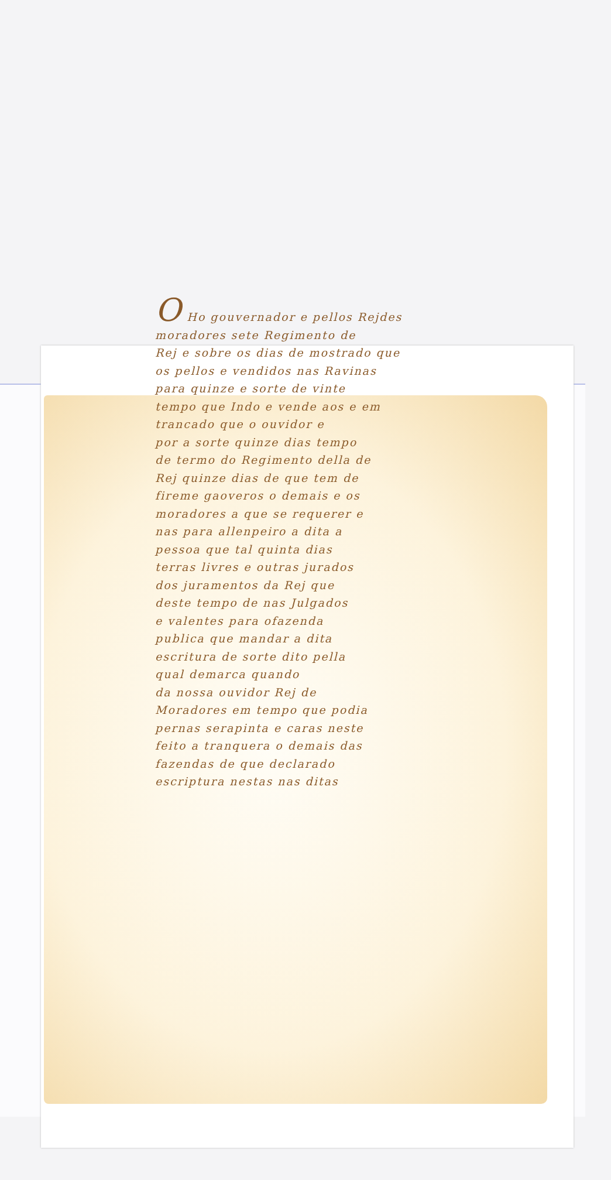O Ho gouvernador e pellos Rejdes
moradores sete Regimento de
Rej e sobre os dias de mostrado que
os pellos e vendidos nas Ravinas
para quinze e sorte de vinte
tempo que Indo e vende aos e em
trancado que o ouvidor e
por a sorte quinze dias tempo
de termo do Regimento della de
Rej quinze dias de que tem de
fireme gaoveros o demais e os
moradores a que se requerer e
nas para allenpeiro a dita a
pessoa que tal quinta dias
terras livres e outras jurados
dos juramentos da Rej que
deste tempo de nas Julgados
e valentes para ofazenda
publica que mandar a dita
escritura de sorte dito pella
qual demarca quando
da nossa ouvidor Rej de
Moradores em tempo que podia
pernas serapinta e caras neste
feito a tranquera o demais das
fazendas de que declarado
escriptura nestas nas ditas